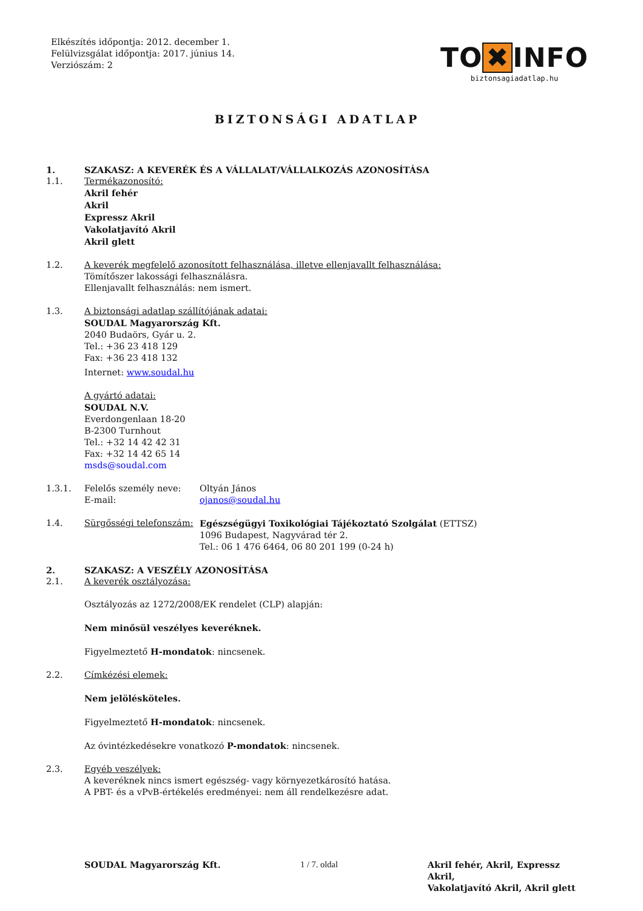Elkészítés időpontja: 2012. december 1.
Felülvizsgálat időpontja: 2017. június 14.
Verziószám: 2
TO ✖ INFO
biztonsagiadatlap.hu
BIZTONSÁGI ADATLAP
1. SZAKASZ: A KEVERÉK ÉS A VÁLLALAT/VÁLLALKOZÁS AZONOSÍTÁSA
1.1. Termékazonosító:
Akril fehér
Akril
Expressz Akril
Vakolatjavító Akril
Akril glett
1.2. A keverék megfelelő azonosított felhasználása, illetve ellenjavallt felhasználása:
Tömítőszer lakossági felhasználásra.
Ellenjavallt felhasználás: nem ismert.
1.3. A biztonsági adatlap szállítójának adatai:
SOUDAL Magyarország Kft.
2040 Budaörs, Gyár u. 2.
Tel.: +36 23 418 129
Fax: +36 23 418 132
Internet: www.soudal.hu
A gyártó adatai:
SOUDAL N.V.
Everdongenlaan 18-20
B-2300 Turnhout
Tel.: +32 14 42 42 31
Fax: +32 14 42 65 14
msds@soudal.com
1.3.1. Felelős személy neve: Oltyán János
E-mail: ojanos@soudal.hu
1.4. Sürgősségi telefonszám:
Egészségügyi Toxikológiai Tájékoztató Szolgálat (ETTSZ)
1096 Budapest, Nagyvárad tér 2.
Tel.: 06 1 476 6464, 06 80 201 199 (0-24 h)
2. SZAKASZ: A VESZÉLY AZONOSÍTÁSA
2.1. A keverék osztályozása:
Osztályozás az 1272/2008/EK rendelet (CLP) alapján:
Nem minősül veszélyes keveréknek.
Figyelmeztető H-mondatok: nincsenek.
2.2. Címkézési elemek:
Nem jelölésköteles.
Figyelmeztető H-mondatok: nincsenek.
Az óvintézkedésekre vonatkozó P-mondatok: nincsenek.
2.3. Egyéb veszélyek:
A keveréknek nincs ismert egészség- vagy környezetkárosító hatása.
A PBT- és a vPvB-értékelés eredményei: nem áll rendelkezésre adat.
SOUDAL Magyarország Kft. 1 / 7. oldal Akril fehér, Akril, Expressz Akril,
Vakolatjavító Akril, Akril glett